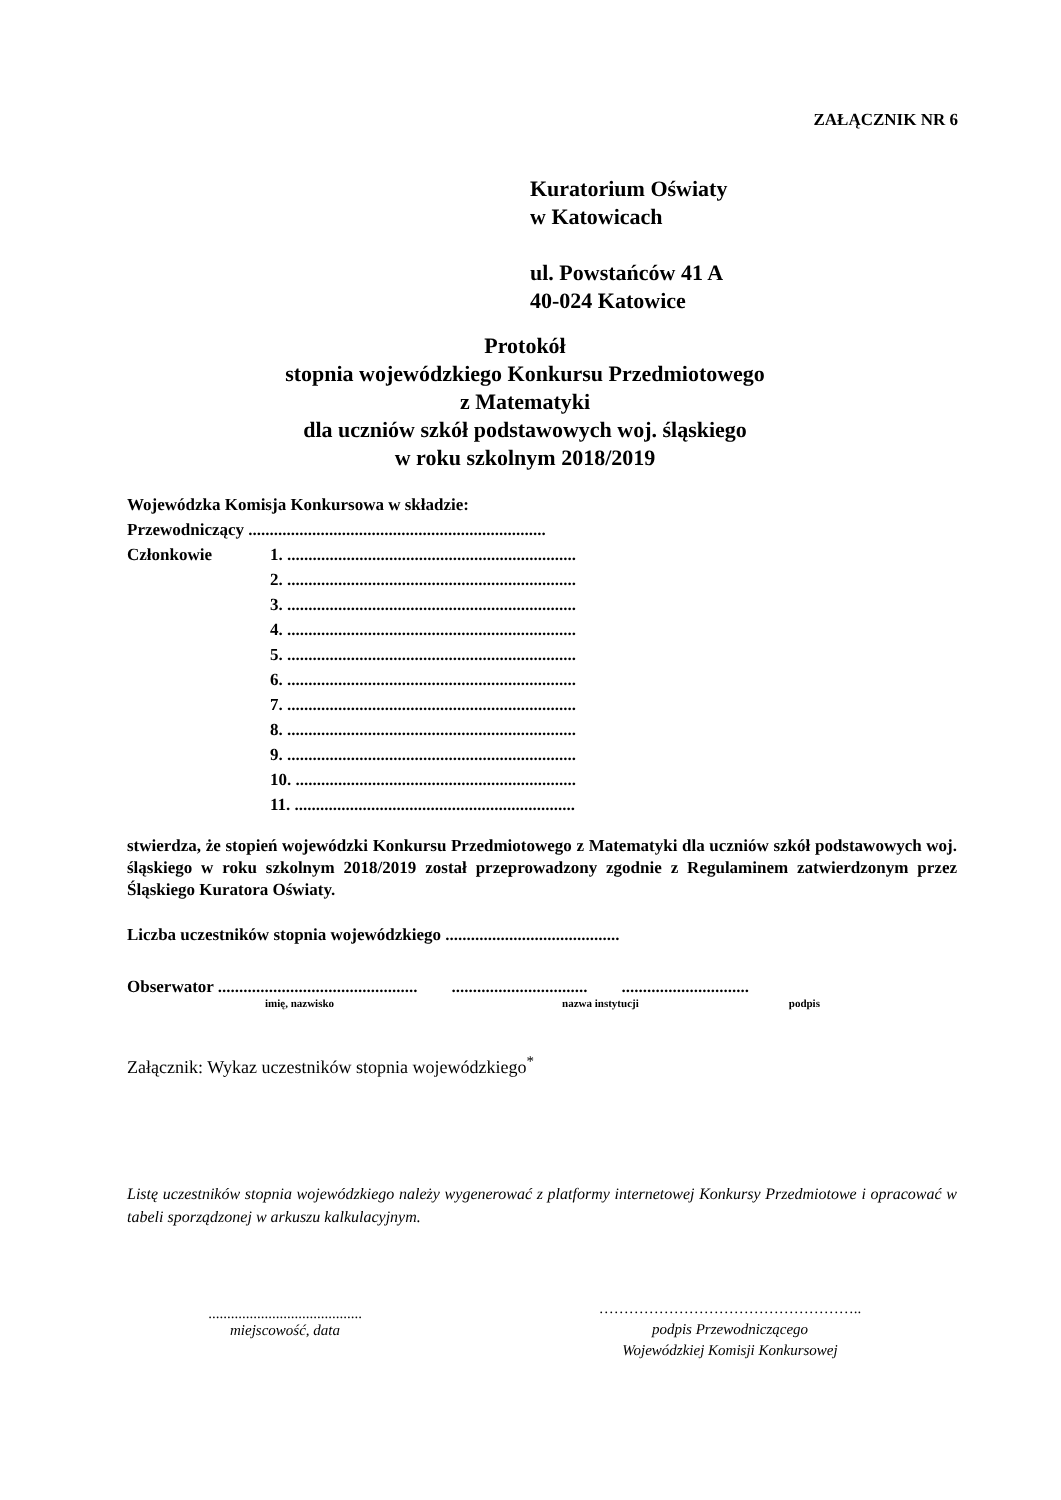ZAŁĄCZNIK NR 6
Kuratorium Oświaty
w Katowicach
ul. Powstańców 41 A
40-024 Katowice
Protokół
stopnia wojewódzkiego Konkursu Przedmiotowego
z Matematyki
dla uczniów szkół podstawowych woj. śląskiego
w roku szkolnym 2018/2019
Wojewódzka Komisja Konkursowa w składzie:
Przewodniczący ......................................................................
Członkowie 1. ....................................................................
2. ....................................................................
3. ....................................................................
4. ....................................................................
5. ....................................................................
6. ....................................................................
7. ....................................................................
8. ....................................................................
9. ....................................................................
10. ..................................................................
11. ..................................................................
stwierdza, że stopień wojewódzki Konkursu Przedmiotowego z Matematyki dla uczniów szkół podstawowych woj. śląskiego w roku szkolnym 2018/2019 został przeprowadzony zgodnie z Regulaminem zatwierdzonym przez Śląskiego Kuratora Oświaty.
Liczba uczestników stopnia wojewódzkiego .........................................
Obserwator ............................................... ................................ ..............................
imię, nazwisko nazwa instytucji podpis
Załącznik: Wykaz uczestników stopnia wojewódzkiego<sup>*</sup>
Listę uczestników stopnia wojewódzkiego należy wygenerować z platformy internetowej Konkursy Przedmiotowe i opracować w tabeli sporządzonej w arkuszu kalkulacyjnym.
.........................................
miejscowość, data
……………………………………………..
podpis Przewodniczącego
Wojewódzkiej Komisji Konkursowej